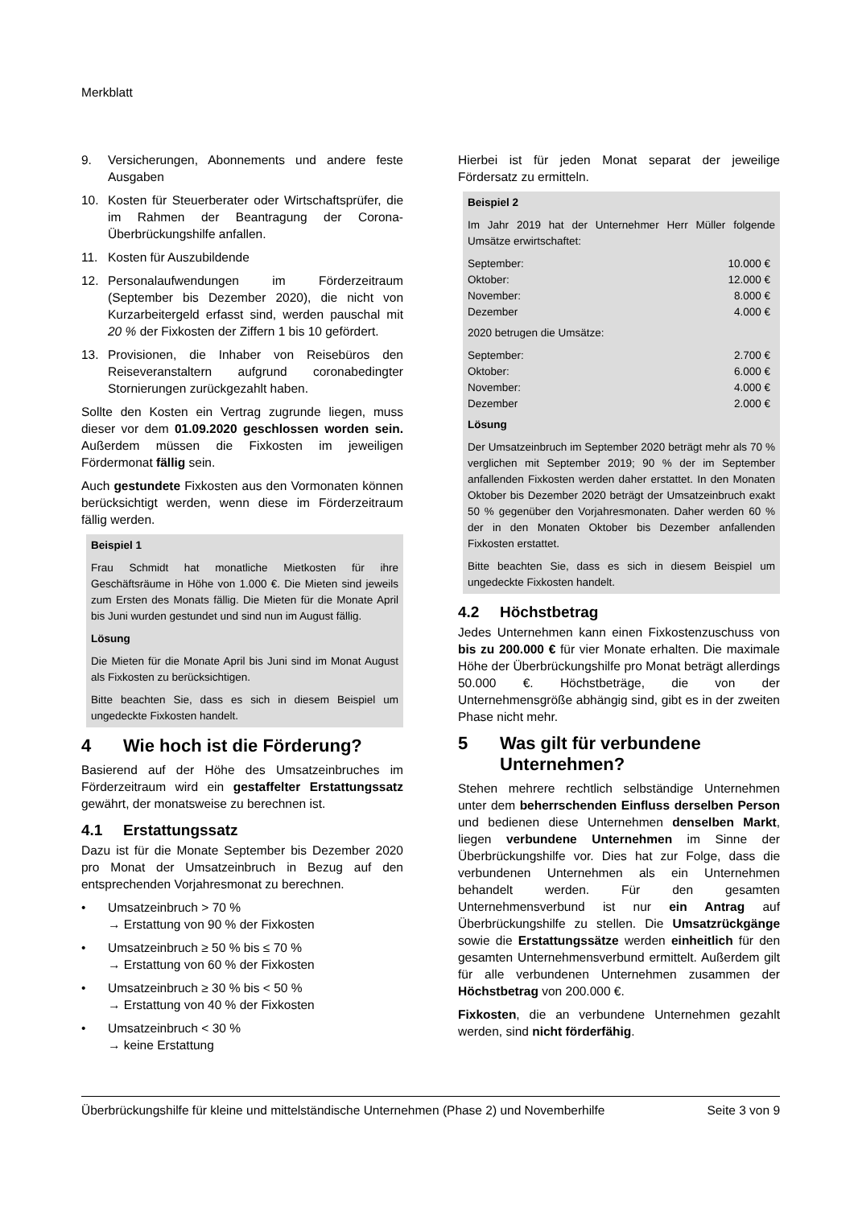Merkblatt
9. Versicherungen, Abonnements und andere feste Ausgaben
10. Kosten für Steuerberater oder Wirtschaftsprüfer, die im Rahmen der Beantragung der Corona-Überbrückungshilfe anfallen.
11. Kosten für Auszubildende
12. Personalaufwendungen im Förderzeitraum (September bis Dezember 2020), die nicht von Kurzarbeitergeld erfasst sind, werden pauschal mit 20 % der Fixkosten der Ziffern 1 bis 10 gefördert.
13. Provisionen, die Inhaber von Reisebüros den Reiseveranstaltern aufgrund coronabedingter Stornierungen zurückgezahlt haben.
Sollte den Kosten ein Vertrag zugrunde liegen, muss dieser vor dem 01.09.2020 geschlossen worden sein. Außerdem müssen die Fixkosten im jeweiligen Fördermonat fällig sein.
Auch gestundete Fixkosten aus den Vormonaten können berücksichtigt werden, wenn diese im Förderzeitraum fällig werden.
Beispiel 1
Frau Schmidt hat monatliche Mietkosten für ihre Geschäftsräume in Höhe von 1.000 €. Die Mieten sind jeweils zum Ersten des Monats fällig. Die Mieten für die Monate April bis Juni wurden gestundet und sind nun im August fällig.
Lösung
Die Mieten für die Monate April bis Juni sind im Monat August als Fixkosten zu berücksichtigen.
Bitte beachten Sie, dass es sich in diesem Beispiel um ungedeckte Fixkosten handelt.
4 Wie hoch ist die Förderung?
Basierend auf der Höhe des Umsatzeinbruches im Förderzeitraum wird ein gestaffelter Erstattungssatz gewährt, der monatsweise zu berechnen ist.
4.1 Erstattungssatz
Dazu ist für die Monate September bis Dezember 2020 pro Monat der Umsatzeinbruch in Bezug auf den entsprechenden Vorjahresmonat zu berechnen.
• Umsatzeinbruch > 70 %
→ Erstattung von 90 % der Fixkosten
• Umsatzeinbruch ≥ 50 % bis ≤ 70 %
→ Erstattung von 60 % der Fixkosten
• Umsatzeinbruch ≥ 30 % bis < 50 %
→ Erstattung von 40 % der Fixkosten
• Umsatzeinbruch < 30 %
→ keine Erstattung
Hierbei ist für jeden Monat separat der jeweilige Fördersatz zu ermitteln.
Beispiel 2
Im Jahr 2019 hat der Unternehmer Herr Müller folgende Umsätze erwirtschaftet:
| September: | 10.000 € |
| Oktober: | 12.000 € |
| November: | 8.000 € |
| Dezember | 4.000 € |
2020 betrugen die Umsätze:
| September: | 2.700 € |
| Oktober: | 6.000 € |
| November: | 4.000 € |
| Dezember | 2.000 € |
Lösung
Der Umsatzeinbruch im September 2020 beträgt mehr als 70 % verglichen mit September 2019; 90 % der im September anfallenden Fixkosten werden daher erstattet. In den Monaten Oktober bis Dezember 2020 beträgt der Umsatzeinbruch exakt 50 % gegenüber den Vorjahresmonaten. Daher werden 60 % der in den Monaten Oktober bis Dezember anfallenden Fixkosten erstattet.
Bitte beachten Sie, dass es sich in diesem Beispiel um ungedeckte Fixkosten handelt.
4.2 Höchstbetrag
Jedes Unternehmen kann einen Fixkostenzuschuss von bis zu 200.000 € für vier Monate erhalten. Die maximale Höhe der Überbrückungshilfe pro Monat beträgt allerdings 50.000 €. Höchstbeträge, die von der Unternehmensgröße abhängig sind, gibt es in der zweiten Phase nicht mehr.
5 Was gilt für verbundene Unternehmen?
Stehen mehrere rechtlich selbständige Unternehmen unter dem beherrschenden Einfluss derselben Person und bedienen diese Unternehmen denselben Markt, liegen verbundene Unternehmen im Sinne der Überbrückungshilfe vor. Dies hat zur Folge, dass die verbundenen Unternehmen als ein Unternehmen behandelt werden. Für den gesamten Unternehmensverbund ist nur ein Antrag auf Überbrückungshilfe zu stellen. Die Umsatzrückgänge sowie die Erstattungssätze werden einheitlich für den gesamten Unternehmensverbund ermittelt. Außerdem gilt für alle verbundenen Unternehmen zusammen der Höchstbetrag von 200.000 €.
Fixkosten, die an verbundene Unternehmen gezahlt werden, sind nicht förderfähig.
Überbrückungshilfe für kleine und mittelständische Unternehmen (Phase 2) und Novemberhilfe Seite 3 von 9